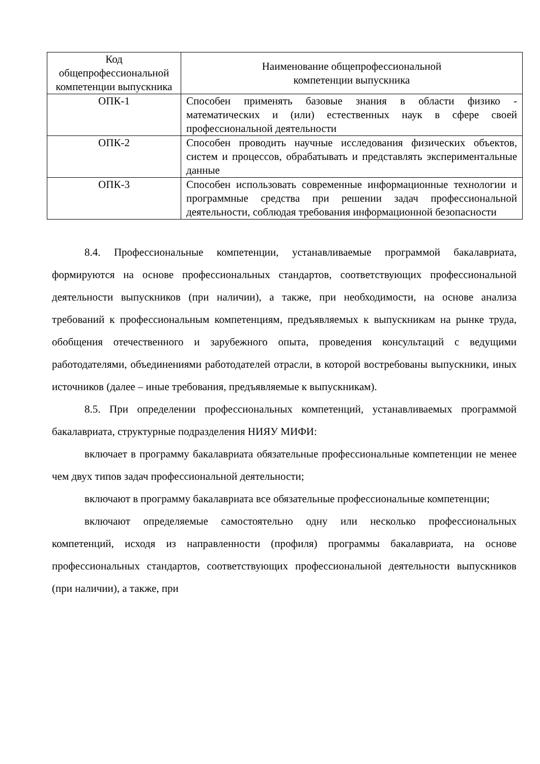| Код общепрофессиональной компетенции выпускника | Наименование общепрофессиональной компетенции выпускника |
| --- | --- |
| ОПК-1 | Способен применять базовые знания в области физико - математических и (или) естественных наук в сфере своей профессиональной деятельности |
| ОПК-2 | Способен проводить научные исследования физических объектов, систем и процессов, обрабатывать и представлять экспериментальные данные |
| ОПК-3 | Способен использовать современные информационные технологии и программные средства при решении задач профессиональной деятельности, соблюдая требования информационной безопасности |
8.4. Профессиональные компетенции, устанавливаемые программой бакалавриата, формируются на основе профессиональных стандартов, соответствующих профессиональной деятельности выпускников (при наличии), а также, при необходимости, на основе анализа требований к профессиональным компетенциям, предъявляемых к выпускникам на рынке труда, обобщения отечественного и зарубежного опыта, проведения консультаций с ведущими работодателями, объединениями работодателей отрасли, в которой востребованы выпускники, иных источников (далее – иные требования, предъявляемые к выпускникам).
8.5. При определении профессиональных компетенций, устанавливаемых программой бакалавриата, структурные подразделения НИЯУ МИФИ:
включает в программу бакалавриата обязательные профессиональные компетенции не менее чем двух типов задач профессиональной деятельности;
включают в программу бакалавриата все обязательные профессиональные компетенции;
включают определяемые самостоятельно одну или несколько профессиональных компетенций, исходя из направленности (профиля) программы бакалавриата, на основе профессиональных стандартов, соответствующих профессиональной деятельности выпускников (при наличии), а также, при